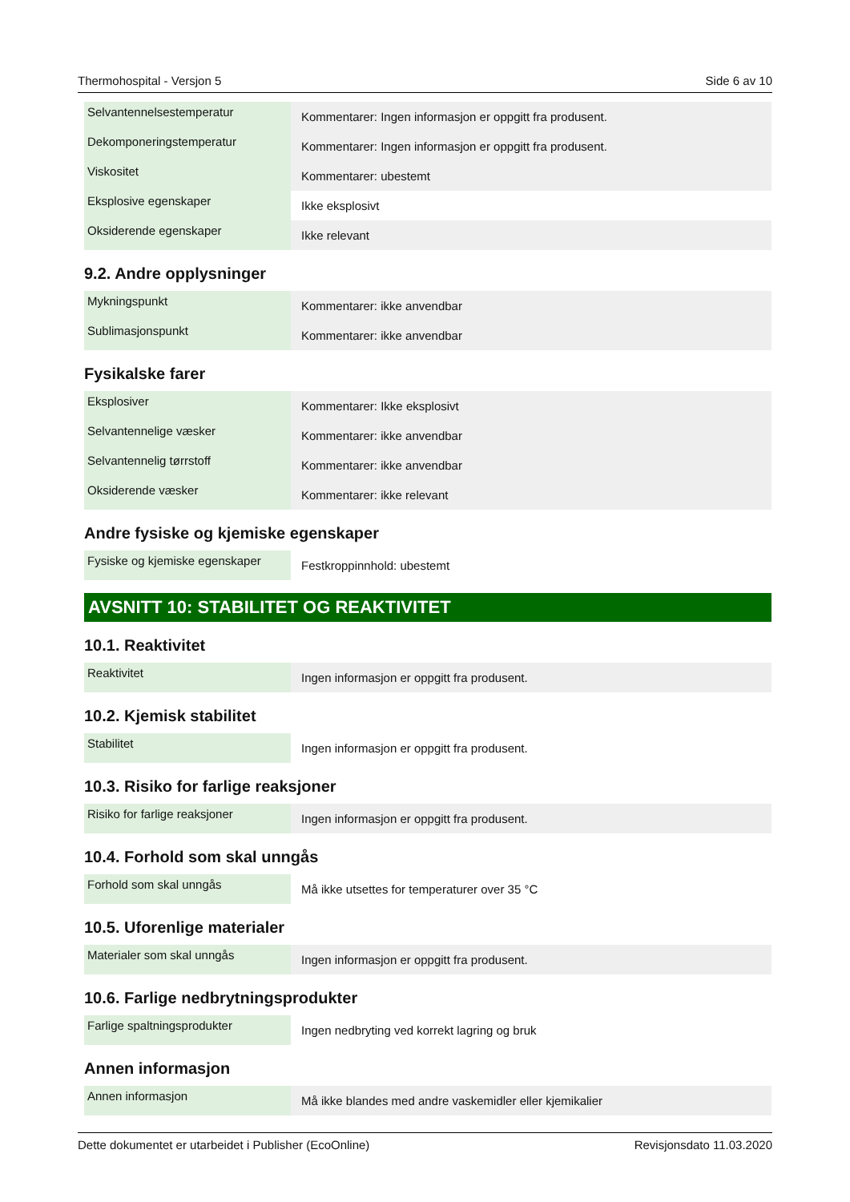Thermohospital - Versjon 5 Side 6 av 10
| Selvantennelsestemperatur | Kommentarer: Ingen informasjon er oppgitt fra produsent. |
| Dekomponeringstemperatur | Kommentarer: Ingen informasjon er oppgitt fra produsent. |
| Viskositet | Kommentarer: ubestemt |
| Eksplosive egenskaper | Ikke eksplosivt |
| Oksiderende egenskaper | Ikke relevant |
9.2. Andre opplysninger
| Mykningspunkt | Kommentarer: ikke anvendbar |
| Sublimasjonspunkt | Kommentarer: ikke anvendbar |
Fysikalske farer
| Eksplosiver | Kommentarer: Ikke eksplosivt |
| Selvantennelige væsker | Kommentarer: ikke anvendbar |
| Selvantennelig tørrstoff | Kommentarer: ikke anvendbar |
| Oksiderende væsker | Kommentarer: ikke relevant |
Andre fysiske og kjemiske egenskaper
| Fysiske og kjemiske egenskaper | Festkroppinnhold: ubestemt |
AVSNITT 10: STABILITET OG REAKTIVITET
10.1. Reaktivitet
| Reaktivitet | Ingen informasjon er oppgitt fra produsent. |
10.2. Kjemisk stabilitet
| Stabilitet | Ingen informasjon er oppgitt fra produsent. |
10.3. Risiko for farlige reaksjoner
| Risiko for farlige reaksjoner | Ingen informasjon er oppgitt fra produsent. |
10.4. Forhold som skal unngås
| Forhold som skal unngås | Må ikke utsettes for temperaturer over 35 °C |
10.5. Uforenlige materialer
| Materialer som skal unngås | Ingen informasjon er oppgitt fra produsent. |
10.6. Farlige nedbrytningsprodukter
| Farlige spaltningsprodukter | Ingen nedbryting ved korrekt lagring og bruk |
Annen informasjon
| Annen informasjon | Må ikke blandes med andre vaskemidler eller kjemikalier |
Dette dokumentet er utarbeidet i Publisher (EcoOnline) Revisjonsdato 11.03.2020